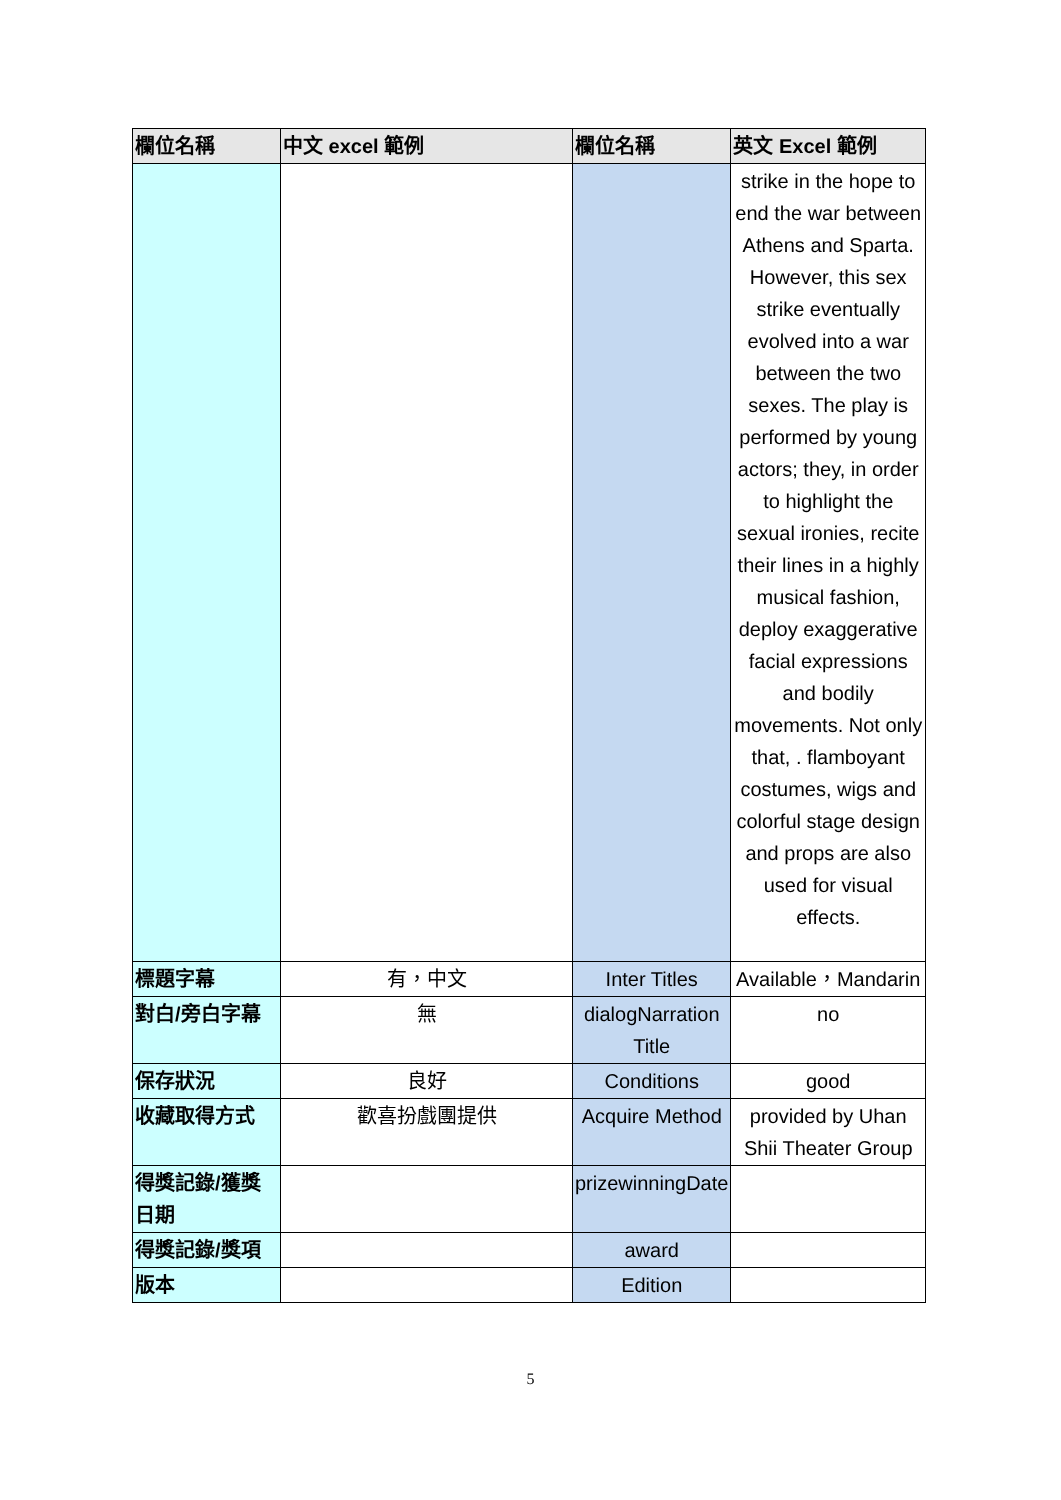| 欄位名稱 | 中文 excel 範例 | 欄位名稱 | 英文 Excel 範例 |
| --- | --- | --- | --- |
| | | | strike in the hope to end the war between Athens and Sparta. However, this sex strike eventually evolved into a war between the two sexes. The play is performed by young actors; they, in order to highlight the sexual ironies, recite their lines in a highly musical fashion, deploy exaggerative facial expressions and bodily movements. Not only that, . flamboyant costumes, wigs and colorful stage design and props are also used for visual effects. |
| 標題字幕 | 有，中文 | Inter Titles | Available，Mandarin |
| 對白/旁白字幕 | 無 | dialogNarration Title | no |
| 保存狀況 | 良好 | Conditions | good |
| 收藏取得方式 | 歡喜扮戲團提供 | Acquire Method | provided by Uhan Shii Theater Group |
| 得獎記錄/獲獎日期 | | prizewinningDate | |
| 得獎記錄/獎項 | | award | |
| 版本 | | Edition | |
5